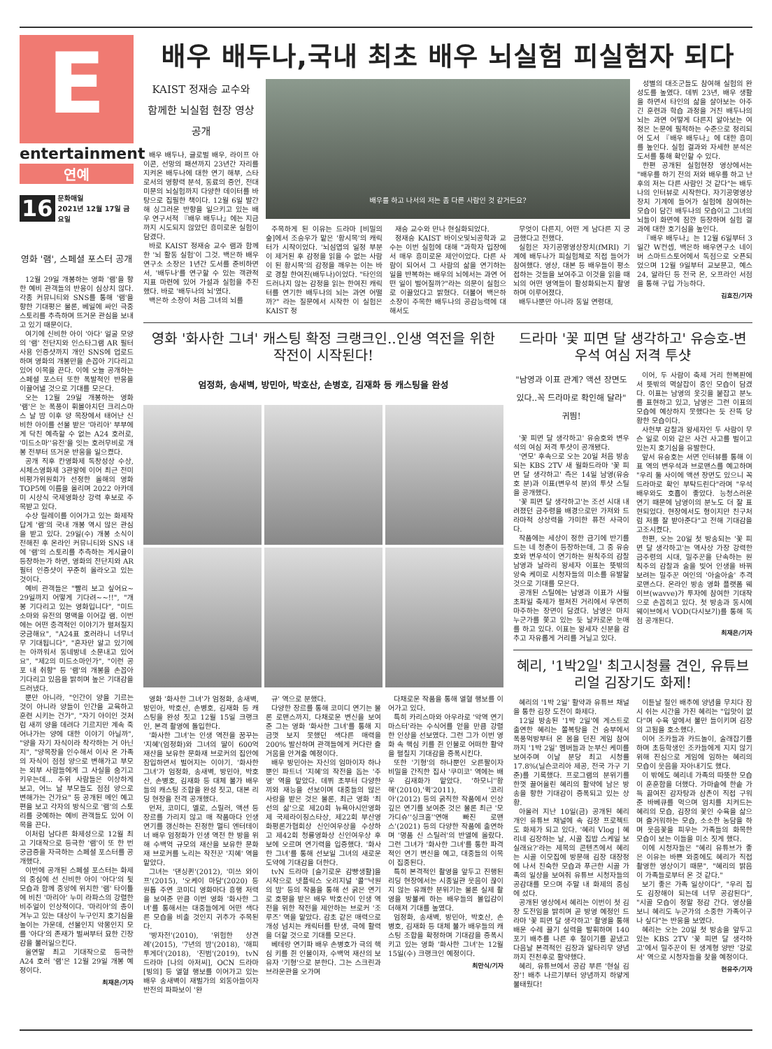E
entertainment
연예
16 문화매일
2021년 12월 17일 금요일
영화 '램', 스페셜 포스터 공개
12월 29일 개봉하는 영화 '램'을 향한 예비 관객들의 반응이 심상치 않다. 각종 커뮤니티와 SNS를 통해 '램'을 향한 기대평은 물론, 베일에 싸인 극중 스토리를 추측하며 뜨거운 관심을 보내고 있기 때문이다.
여기에 신비한 아이 '아다' 얼굴 모양의 '램' 전단지와 인스타그램 AR 필터 사용 인증샷까지 개인 SNS에 업로드하며 영화의 개봉만을 손꼽아 기다리고 있어 이목을 끈다. 이에 오늘 공개하는 스페셜 포스터 또한 폭발적인 반응을 이끌어낼 것으로 기대를 모은다.
오는 12월 29일 개봉하는 영화 '램'은 눈 폭풍이 휘몰아치던 크리스마스 날 밤 이후 양 목장에서 태어난 신비한 아이를 선물 받은 '마리아' 부부에게 닥친 예측할 수 없는 A24 호러로, '미드소마''유전'을 잇는 호러무비로 개봉 전부터 뜨거운 반응을 일으켰다.
공개 직후 칸영화제 독창성상 수상, 시체스영화제 3관왕에 이어 최근 전미비평가위원회가 선정한 올해의 영화 TOP5에 이름을 올리며 2022 아카데미 시상식 국제영화상 강력 후보로 주목받고 있다.
수상 릴레이를 이어가고 있는 화제작답게 '램'의 국내 개봉 역시 많은 관심을 받고 있다. 29일(수) 개봉 소식이 전해진 후 온라인 커뮤니티와 SNS 내에 '램'의 스토리를 추측하는 게시글이 등장하는가 하면, 영화의 전단지와 AR 필터 인증샷이 꾸준히 올라오고 있는 것이다.
예비 관객들은 "빨리 보고 싶어요~ 29일까지 어떻게 기다려~~!!", "개봉 기다리고 있는 영화입니다", "미드소마와 유전의 명맥을 이어갈 램. 이번에는 어떤 충격적인 이야기가 펼쳐질지 궁금해요", "A24표 호러라니 너무너무 기대됩니다", "혼자만 알고 있기에는 아까워서 동네방네 소문내고 있어요", "제2의 미드소마인가", "이런 공포 내 취향" 등 '램'의 개봉을 손꼽아 기다리고 있음을 밝히며 높은 기대감을 드러냈다.
뿐만 아니라, "인간이 양을 기르는 것이 아니라 양들이 인간을 교육하고 훈련 시키는 건가", "자기 아이인 것처럼 새끼 양을 데려다 기르지만 계속 죽어나가는 양에 대한 이야기 아닐까", "양을 자기 자식이라 착각하는 거 아닌지", "양목장을 인수해서 이사 온 가족의 자식이 점점 양으로 변해가고 부모는 외부 사람들에게 그 사실을 숨기고 키우는데... 주위 사람들은 이상하게 보고, 어느 날 부모들도 점점 양으로 변해가는 건가요" 등 공개된 메인 예고편을 보고 각자의 방식으로 '램'의 스토리를 궁예하는 예비 관객들도 있어 이목을 끈다.
이처럼 남다른 화제성으로 12월 최고 기대작으로 등극한 '램'이 또 한 번 궁금증을 자극하는 스페셜 포스터를 공개했다.
이번에 공개된 스페셜 포스터는 화제의 중심에 선 신비한 아이 '아다'의 뒷모습과 함께 중앙에 위치한 '램' 타이틀에 비친 '마리아' 누미 라파스의 강렬한 비주얼이 인상적이다. '마리아'의 총이 겨누고 있는 대상이 누구인지 호기심을 높이는 가운데, 선물인지 악몽인지 모를 '아다'의 존재가 벌써부터 묘한 긴장감을 불러일으킨다.
올연말 최고 기대작으로 등극한 A24 호러 '램'은 12월 29일 개봉 예정이다.
최재은/기자
배우 배두나,국내 최초 배우 뇌실험 피실험자 되다
KAIST 정재승 교수와
함께한 뇌실험 현장 영상
공개
배우 배두나, 글로벌 배우, 라이프 아이콘, 선망의 패션까지 23년간 자리를 지켜온 배두나에 대한 연기 해부, 스타로서의 영향력 분석, 동료의 증언, 전대미문의 뇌실험까지 다양한 데이터를 바탕으로 집필한 책이다. 12월 6일 발간해 싱그러운 반향을 일으키고 있는 배우 연구서적 『배우 배두나』에는 지금까지 시도되지 않았던 흥미로운 실험이 담겼다.
바로 KAIST 정재승 교수 램과 함께한 '뇌 활동 실험'이 그것. 백은하 배우연구소 소장은 1년간 도서를 준비하면서, '배두나'를 연구할 수 있는 객관적 지표 마련에 있어 가설과 실험을 추진했다. 바로 '배두나의 뇌'였다.
백은하 소장이 처음 그녀의 뇌를
배우를 하고 나서의 저는 좀 다른 사람인 것 같거든요?
주목하게 된 이유는 드라마 [비밀의 숲]에서 조승우가 맡은 '황시목'의 캐릭터가 시작이었다. '뇌섬엽의 일정 부분이 제거된 후 감정을 읽을 수 없는 사람이 된 황시목'의 감정을 깨우는 이는 바로 경찰 한여진(배두나)이었다. "타인의 드러나지 않는 감정을 읽는 한여진 캐릭터를 연기한 배두나의 뇌는 과연 어떨까?" 라는 질문에서 시작한 이 실험은 KAIST 정
재승 교수와 만나 현실화되었다.
정재승 KAIST 바이오및뇌공학과 교수는 이번 실험에 대해 "과학자 입장에서 매우 흥미로운 제안이었다. 다른 사람이 되어서 그 사람의 삶을 연기하는 일을 반복하는 배우의 뇌에서는 과연 어떤 일이 벌어질까?"라는 의문이 실험으로 이끌었다고 밝혔다. 더불어 백은하 소장이 주목한 배두나의 공감능력에 대해서도
무엇이 다른지, 어떤 게 남다른 지 궁금했다고 전했다.
실험은 자기공명영상장치(fMRI) 기계에 배두나가 피실험체로 직접 들어가 참여했다. 영상, 대본 등 배우들이 평소 접하는 것들을 보여주고 이것을 읽을 때 뇌의 어떤 영역들이 활성화되는지 촬영하며 이루어졌다.
배두나뿐만 아니라 동일 연령대,
성별의 대조군들도 참여해 실험의 완성도를 높였다. 데뷔 23년, 배우 생활을 하면서 타인의 삶을 살아보는 아주 긴 훈련과 학습 과정을 거친 배두나의 뇌는 과연 어떻게 다른지 알아보는 여정은 논문에 필적하는 수준으로 정리되어 도서 『배우 배두나』에 대한 흥미를 높인다. 실험 결과와 자세한 분석은 도서를 통해 확인할 수 있다.
한편 공개된 실험현장 영상에서는 "배우를 하기 전의 저와 배우를 하고 난 후의 저는 다른 사람인 것 같다"는 배두나의 인터뷰로 시작한다. 자기공명영상 장치 기계에 들어가 실험에 참여하는 모습이 담긴 배두나의 모습이고 그녀의 뇌들이 화면에 잠깐 등장하며 실험 결과에 대한 호기심을 높인다.
『배우 배두나』는 12월 6일부터 3일간 W컨셉, 백은하 배우연구소 네이버 스마트스토어에서 독점으로 오픈되었으며 12월 9일부터 교보문고, 예스24, 알라딘 등 전국 온, 오프라인 서점을 통해 구입 가능하다.
김효진/기자
영화 '화사한 그녀' 캐스팅 확정 크랭크인..인생 역전을 위한 작전이 시작된다!
엄정화, 송새벽, 방민아, 박호산, 손병호, 김재화 등 캐스팅을 완성
영화 '화사한 그녀'가 엄정화, 송새벽, 방민아, 박호산, 손병호, 김재화 등 캐스팅을 완성 짓고 12월 15일 크랭크인, 본격 촬영에 돌입한다.
'화사한 그녀'는 인생 역전을 꿈꾸는 '지혜'(엄정화)와 그녀의 딸이 600억 재산을 보유한 문화재 브로커의 집안에 잠입하면서 벌어지는 이야기. '화사한 그녀'가 엄정화, 송새벽, 방민아, 박호산, 손병호, 김재화 등 대체 불가 배우들의 캐스팅 조합을 완성 짓고, 대본 리딩 현장을 전격 공개했다.
먼저, 코미디, 멜로, 스릴러, 액션 등 장르를 가리지 않고 매 작품마다 인생 연기를 갱신하는 진정한 멀티 엔터테이너 배우 엄정화가 인생 역전 한 방을 위해 수백억 규모의 재산을 보유한 문화재 브로커를 노리는 작전꾼 '지혜' 역을 맡았다.
그녀는 '댄싱퀸'(2012), '미쓰 와이프'(2015), '오케이 마담'(2020) 등 원톱 주연 코미디 영화마다 흥행 저력을 보여준 만큼 이번 영화 '화사한 그녀'를 통해서는 대중들에게 어떤 색다른 모습을 비출 것인지 귀추가 주목된다.
'방자전'(2010), '위험한 상견례'(2015), '7년의 밤'(2018), '해피투게더'(2018), '진범'(2019), tvN 드라마 [나의 아저씨], OCN 드라마 [빙의] 등 열혈 행보를 이어가고 있는 배우 송새벽이 재벌가의 외동아들이자 반전의 파파보이 '완
규' 역으로 분했다.
다양한 장르를 통해 코미디 연기는 물론 로맨스까지, 다채로운 변신을 보여준 그는 영화 '화사한 그녀'를 통해 지금껏 보지 못했던 색다른 매력을 200% 발산하며 관객들에게 커다란 즐거움을 안겨줄 예정이다.
배우 방민아는 자신의 엄마이자 하나뿐인 파트너 '지혜'의 작전을 돕는 '주영' 역을 맡았다. 데뷔 초부터 다양한 끼와 재능을 선보이며 대중들의 많은 사랑을 받은 것은 물론, 최근 영화 '최선의 삶'으로 제20회 뉴욕아시안영화제 국제라이징스타상, 제22회 부산영화평론가협회상 신인여우상을 수상하고 제42회 청룡영화상 신인여우상 후보에 오르며 연기력을 입증했다. '화사한 그녀'를 통해 선보일 그녀의 새로운 도약에 기대감을 더한다.
tvN 드라마 [슬기로운 감빵생활]을 시작으로 넷플릭스 오리지널 '콜''낙원의 밤' 등의 작품을 통해 선 굵은 연기로 호평을 받은 배우 박호산이 인생 역전을 위한 작전을 제안하는 브로커 '조루즈' 역을 맡았다. 감초 같은 매력으로 개성 넘치는 캐릭터를 탄생, 극에 활력을 더할 것으로 기대를 모은다.
베테랑 연기파 배우 손병호가 극의 핵심 키를 쥔 인물이자, 수백억 재산의 보유자 '기형'으로 분한다. 그는 스크린과 브라운관을 오가며
다채로운 작품을 통해 열혈 행보를 이어가고 있다.
특히 카리스마와 아우라로 '악역 연기 마스터'라는 수식어를 얻을 만큼 강렬한 인상을 선보였다. 그런 그가 이번 영화 속 핵심 키를 쥔 인물로 어떠한 활약을 펼칠지 기대감을 증폭시킨다.
또한 '기형'의 하나뿐인 오른팔이자 비밀을 간직한 집사 '쿠미코' 역에는 배우 김재화가 맡았다. '하모니''황해'(2010),'퀵'2011), '코리아'(2012) 등의 굵직한 작품에서 인상 깊은 연기를 보여준 것은 물론 최근 '모가디슈''싱크홀''연애 빠진 로맨스'(2021) 등의 다양한 작품에 출연하며 '명품 신 스틸러'의 반열에 올랐다. 그런 그녀가 '화사한 그녀'를 통한 파격적인 연기 변신을 예고, 대중들의 이목이 집중된다.
특히 본격적인 촬영을 앞두고 진행된 리딩 현장에서는 시종일관 웃음이 끊이지 않는 유쾌한 분위기는 물론 실제 촬영을 방불케 하는 배우들의 몰입감이 더해져 기대를 높였다.
엄정화, 송새벽, 방민아, 박호산, 손병호, 김재화 등 대체 불가 배우들의 캐스팅 조합을 확정하며 기대감을 증폭시키고 있는 영화 '화사한 그녀'는 12월 15일(수) 크랭크인 예정이다.
최만식/기자
드라마 '꽃 피면 달 생각하고' 유승호-변우석 여심 저격 투샷
"남영과 이표 관계? 액션 장면도 있다..꼭 드라마로 확인해 달라" 귀띔!
'꽃 피면 달 생각하고' 유승호와 변우석의 여심 저격 투샷이 공개됐다.
'연모' 후속으로 오는 20일 처음 방송되는 KBS 2TV 새 월화드라마 '꽃 피면 달 생각하고' 측은 14일 남영(유승호 분)과 이표(변우석 분)의 투샷 스틸을 공개했다.
'꽃 피면 달 생각하고'는 조선 시대 내려졌던 금주령을 배경으로만 가져와 드라마적 상상력을 가미한 퓨전 사극이다.
작품에는 세상이 정한 금기에 반기를 드는 네 청춘이 등장하는데, 그 중 유승호와 변우석이 연기하는 원칙주의 감찰 남영과 날라리 왕세자 이표는 뜻밖의 앙숙 케미로 시청자들의 미소를 유발할 것으로 기대를 모은다.
공개된 스틸에는 남영과 이표가 사월초파일 축제가 펼쳐진 거리에서 우연히 마주하는 장면이 담겼다. 남영은 마치 누군가를 쫓고 있는 듯 날카로운 눈매를 하고 있다. 이표는 왕세자 신분을 감추고 자유롭게 거리를 거닐고 있다.
이어, 두 사람이 축제 거리 한복판에서 뜻밖의 멱살잡이 중인 모습이 담겼다. 이표는 남영의 옷깃을 붙잡고 분노를 표현하고 있고, 남영은 그런 이표의 모습에 예상하지 못했다는 듯 잔뜩 당황한 모습이다.
사헌부 감찰과 왕세자인 두 사람이 무슨 일로 이와 같은 사건 사고를 벌이고 있는지 호기심을 유발한다.
앞서 유승호는 서면 인터뷰를 통해 이표 역의 변우석과 브로맨스를 예고하며 "우리 둘 사이에 액션 장면도 있으니 꼭 드라마로 확인 부탁드린다"라며 "우석 배우와도 호흡이 좋았다. 능청스러운 연기 때문에 남영이의 분노도 더 잘 표현되었다. 현장에서도 형이지만 친구처럼 저를 잘 받아준다"고 전해 기대감을 고조시켰다.
한편, 오는 20일 첫 방송되는 '꽃 피면 달 생각하고'는 역사상 가장 강력한 금주령의 시대, 밀주꾼을 단속하는 원칙주의 감찰과 술을 빚어 인생을 바꿔보려는 밀주꾼 여인의 '아술아술' 추격 로맨스다. 온라인 방송 영화 플랫폼 웨이브(wavve)가 투자에 참여한 기대작으로 손꼽히고 있다. 첫 방송과 동시에 웨이브에서 VOD(다시보기)를 통해 독점 공개된다.
최재은/기자
혜리, '1박2일' 최고시청률 견인, 유튜브 리얼 김장기도 화제!
혜리의 '1박 2일' 활약과 유튜브 채널을 통한 김장 도전이 화제다.
12일 방송된 '1박 2일'에 게스트로 출연한 혜리는 쫄복탕을 건 승부에서 폭풍먹방부터 온 몸을 던진 게임 참여까지 '1박 2일' 멤버들과 눈부신 케미를 보여주며 이날 분당 최고 시청률 17.8%(닐슨코리아 제공, 전국 가구 기준)를 기록했다. 프로그램의 분위기를 한껏 끌어올린 혜리의 활약에 남은 방송을 향한 기대감이 증폭되고 있는 상황.
아울러 지난 10일(금) 공개된 혜리 개인 유튜브 채널에 속 김장 프로젝트도 화제가 되고 있다. '혜리 Vlog | 혜리네 김장하는 날, 시골 집밥 스케일 보실래요?'라는 제목의 콘텐츠에서 혜리는 시골 이모집에 방문해 김장 대장정에 나서 친숙한 모습과 푸근한 시골 가족의 일상을 보여줘 유튜브 시청자들의 공감대를 모으며 주말 내 화제의 중심에 섰다.
공개된 영상에서 혜리는 이번이 첫 김장 도전임을 밝히며 곧 방영 예정인 드라마 '꽃 피면 달 생각하고' 촬영을 통해 배운 수레 끌기 실력을 발휘하며 140포기 배추를 나른 후 절이기를 끝냈고 다음날 본격적인 김장과 알타리무 양념까지 전천후로 활약했다.
혜리, 유튜브에서 공감 부른 '현실 김장'! 배추 나르기부터 양념까지 하얗게 불태웠다!
이튿날 절인 배추에 양념을 무치다 잠시 쉬는 시간을 가진 혜리는 "입맛이 없다"며 수육 앞에서 불만 들이키며 김장의 고됨을 호소했다.
이어 조카들과 카드놀이, 술래잡기를 하며 초등학생인 조카들에게 지지 않기 위해 진심으로 게임에 임하는 혜리의 모습이 웃음을 자아내기도 했다.
이 밖에도 혜리네 가족의 따뜻한 모습이 훈훈함을 더했다. 가마솥에 한솥 가득 끓여진 감자탕과 삼촌이 직접 구워준 바베큐를 먹으며 엄치를 치켜드는 혜리의 모습, 김장의 꽃인 수육을 삶으며 즐거워하는 모습, 소소한 농담을 하며 웃음꽃을 피우는 가족들의 화목한 모습이 보는 이들을 미소 짓게 했다.
이에 시청자들은 "혜리 유튜브가 좋은 이유는 바쁜 와중에도 혜리가 직접 촬영한 영상이기 때문", "혜리의 밝음이 가족들로부터 온 것 같다."
보기 좋은 가족 일상이다", "우리 집도 김장해야 되는데 너무 공감된다", "시골 모습이 정말 정감 간다. 영상을 보니 혜리도 누군가의 소중한 가족이구나 싶다"는 반응을 보였다.
혜리는 오는 20일 첫 방송을 앞두고 있는 KBS 2TV '꽃 피면 달 생각하고'에서 밀주꾼이 된 생계형 양반 '강로서' 역으로 시청자들을 찾을 예정이다.
현유주/기자